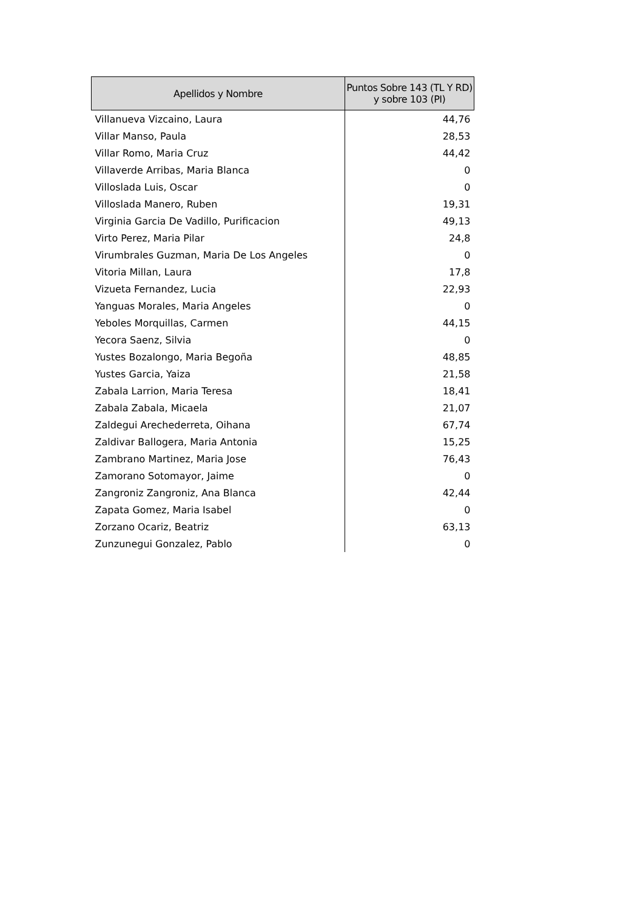| Apellidos y Nombre | Puntos Sobre 143 (TL Y RD) y sobre 103 (PI) |
| --- | --- |
| Villanueva Vizcaino, Laura | 44,76 |
| Villar Manso, Paula | 28,53 |
| Villar Romo, Maria Cruz | 44,42 |
| Villaverde Arribas, Maria Blanca | 0 |
| Villoslada Luis, Oscar | 0 |
| Villoslada Manero, Ruben | 19,31 |
| Virginia Garcia De Vadillo, Purificacion | 49,13 |
| Virto Perez, Maria Pilar | 24,8 |
| Virumbrales Guzman, Maria De Los Angeles | 0 |
| Vitoria Millan, Laura | 17,8 |
| Vizueta Fernandez, Lucia | 22,93 |
| Yanguas Morales, Maria Angeles | 0 |
| Yeboles Morquillas, Carmen | 44,15 |
| Yecora Saenz, Silvia | 0 |
| Yustes Bozalongo, Maria Begoña | 48,85 |
| Yustes Garcia, Yaiza | 21,58 |
| Zabala Larrion, Maria Teresa | 18,41 |
| Zabala Zabala, Micaela | 21,07 |
| Zaldegui Arechederreta, Oihana | 67,74 |
| Zaldivar Ballogera, Maria Antonia | 15,25 |
| Zambrano Martinez, Maria Jose | 76,43 |
| Zamorano Sotomayor, Jaime | 0 |
| Zangroniz Zangroniz, Ana Blanca | 42,44 |
| Zapata Gomez, Maria Isabel | 0 |
| Zorzano Ocariz, Beatriz | 63,13 |
| Zunzunegui Gonzalez, Pablo | 0 |